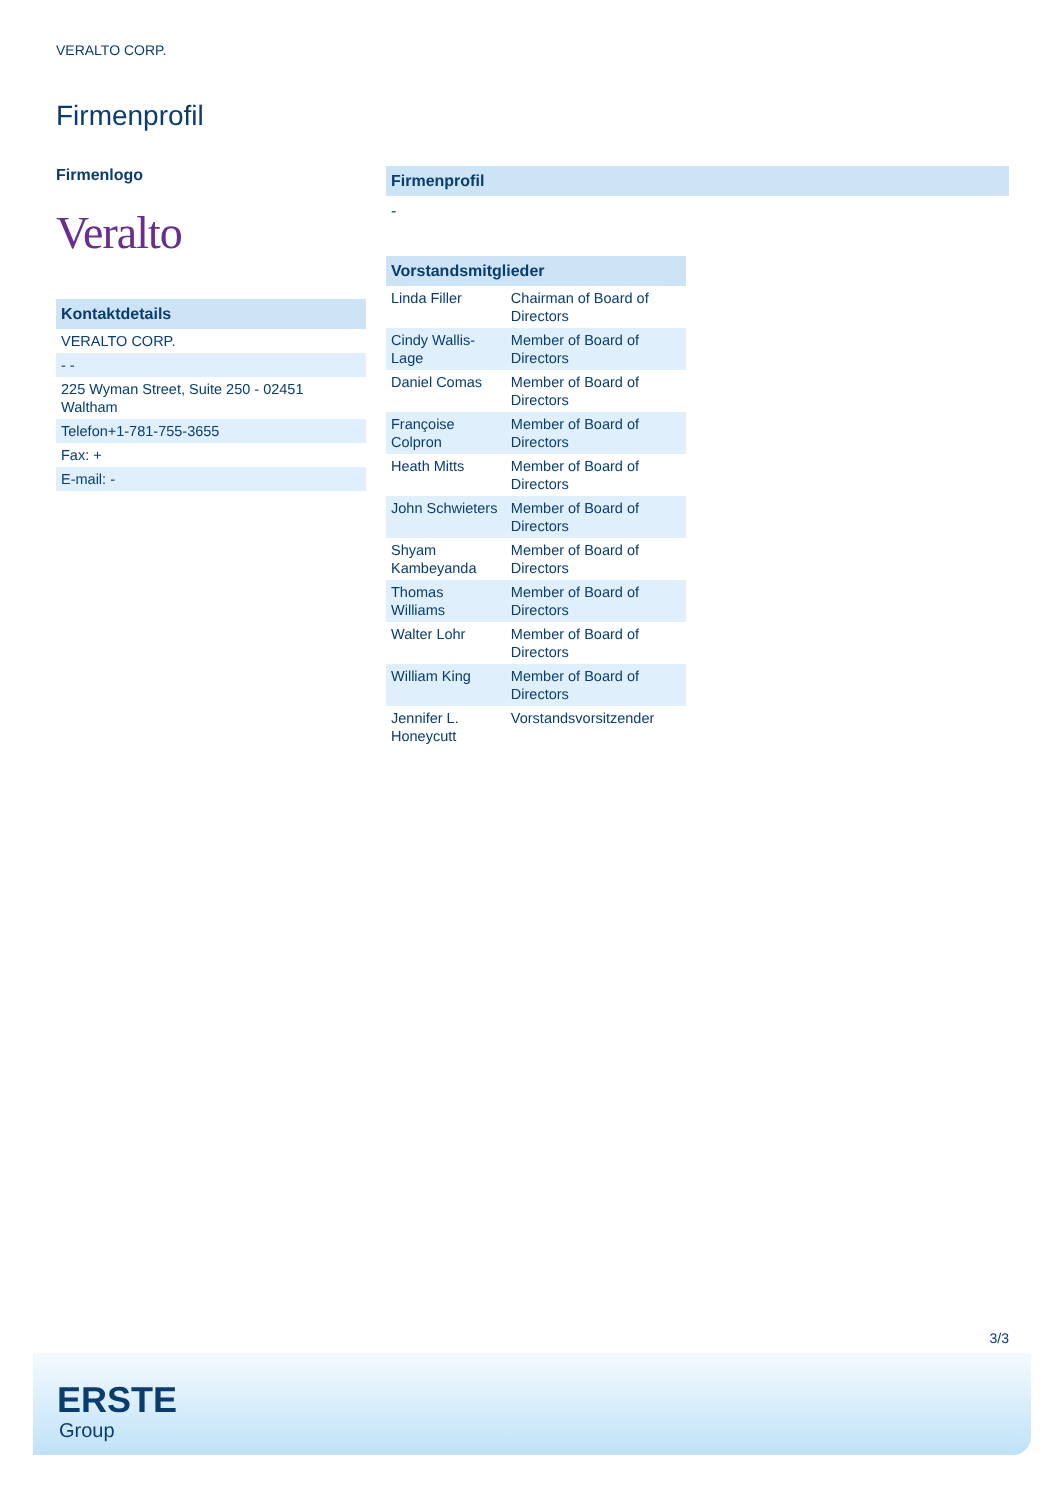VERALTO CORP.
Firmenprofil
Firmenlogo
Veralto
| Kontaktdetails |
| --- |
| VERALTO CORP. |
| - - |
| 225 Wyman Street, Suite 250 - 02451 Waltham |
| Telefon+1-781-755-3655 |
| Fax: + |
| E-mail: - |
Firmenprofil
-
| Vorstandsmitglieder | |
| --- | --- |
| Linda Filler | Chairman of Board of Directors |
| Cindy Wallis-Lage | Member of Board of Directors |
| Daniel Comas | Member of Board of Directors |
| Françoise Colpron | Member of Board of Directors |
| Heath Mitts | Member of Board of Directors |
| John Schwieters | Member of Board of Directors |
| Shyam Kambeyanda | Member of Board of Directors |
| Thomas Williams | Member of Board of Directors |
| Walter Lohr | Member of Board of Directors |
| William King | Member of Board of Directors |
| Jennifer L. Honeycutt | Vorstandsvorsitzender |
3/3
ERSTE
Group